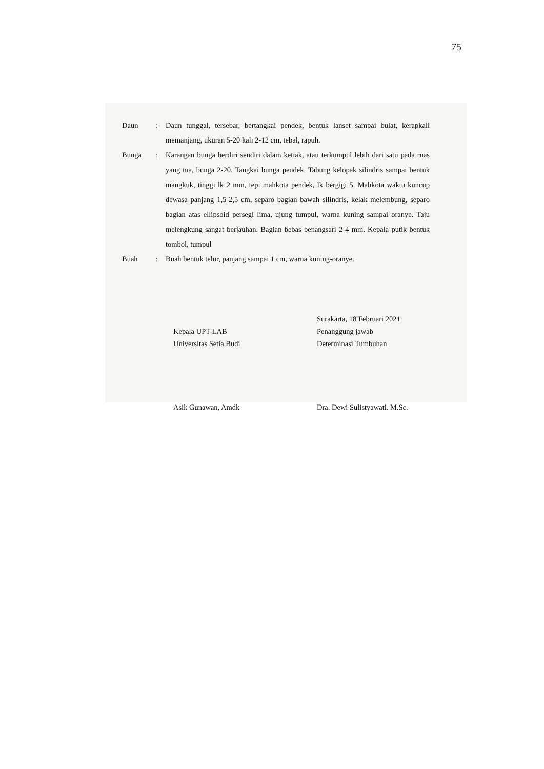75
Daun : Daun tunggal, tersebar, bertangkai pendek, bentuk lanset sampai bulat, kerapkali memanjang, ukuran 5-20 kali 2-12 cm, tebal, rapuh.
Bunga : Karangan bunga berdiri sendiri dalam ketiak, atau terkumpul lebih dari satu pada ruas yang tua, bunga 2-20. Tangkai bunga pendek. Tabung kelopak silindris sampai bentuk mangkuk, tinggi lk 2 mm, tepi mahkota pendek, lk bergigi 5. Mahkota waktu kuncup dewasa panjang 1,5-2,5 cm, separo bagian bawah silindris, kelak melembung, separo bagian atas ellipsoid persegi lima, ujung tumpul, warna kuning sampai oranye. Taju melengkung sangat berjauhan. Bagian bebas benangsari 2-4 mm. Kepala putik bentuk tombol, tumpul
Buah : Buah bentuk telur, panjang sampai 1 cm, warna kuning-oranye.
Kepala UPT-LAB
Universitas Setia Budi
Asik Gunawan, Amdk
Surakarta, 18 Februari 2021
Penanggung jawab
Determinasi Tumbuhan
Dra. Dewi Sulistyawati. M.Sc.